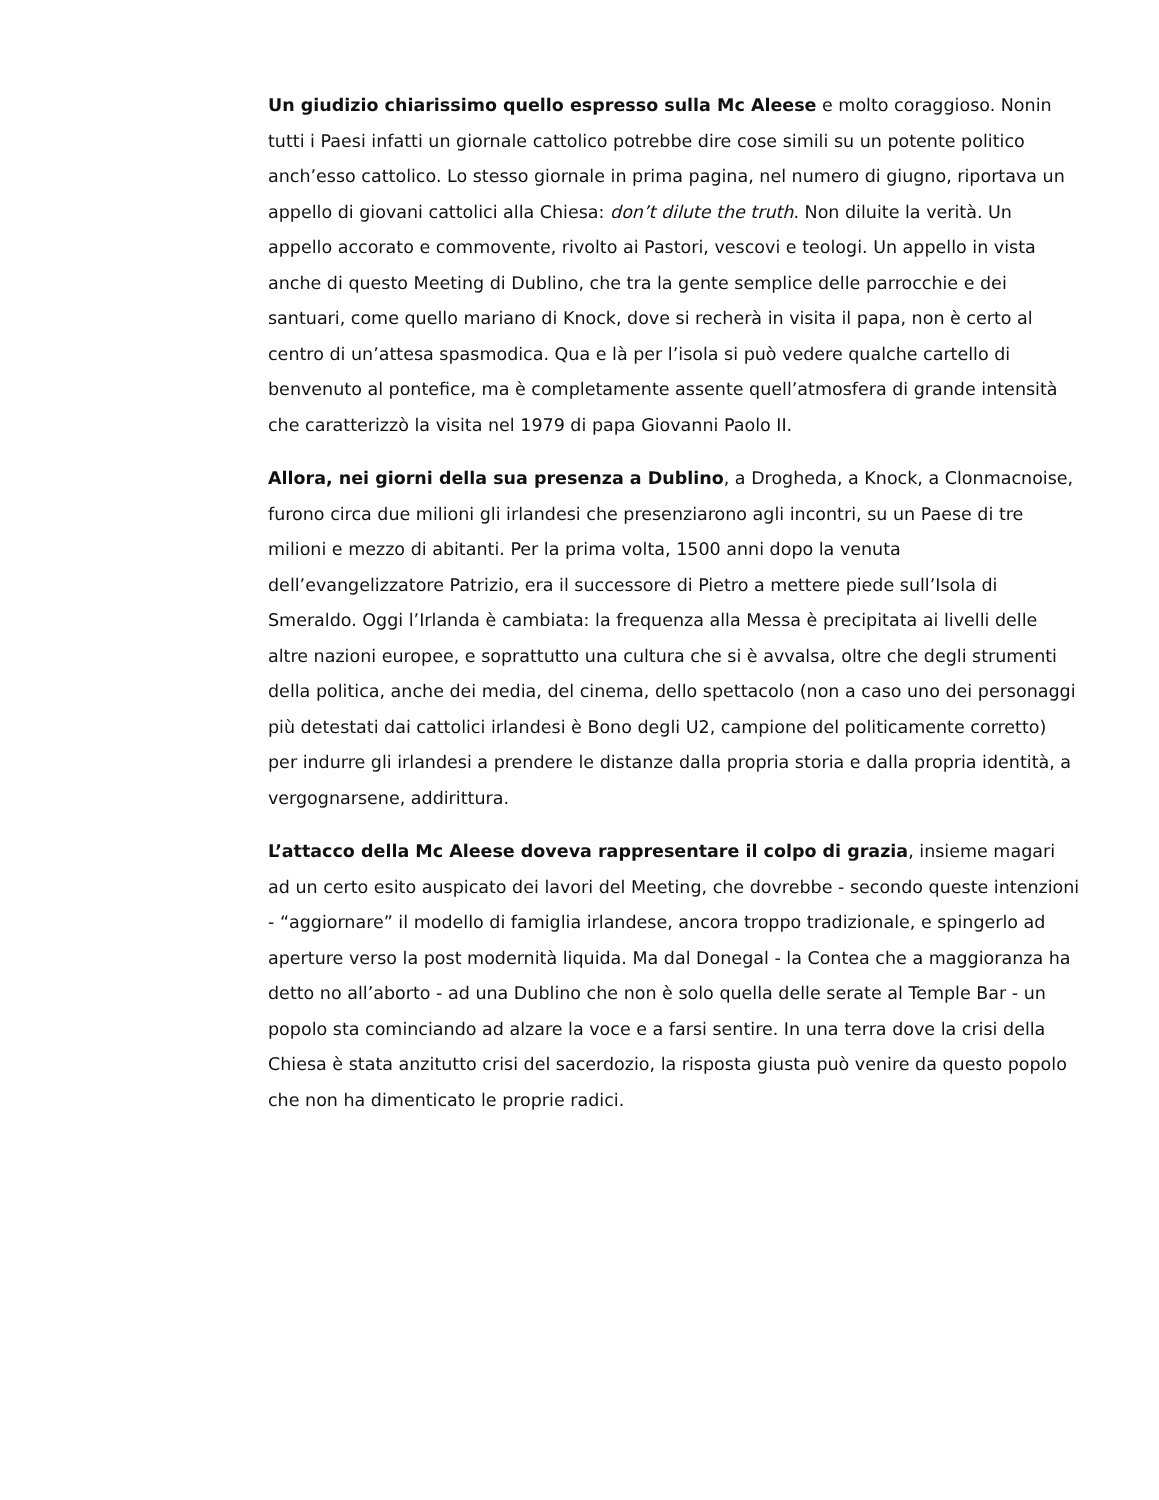Un giudizio chiarissimo quello espresso sulla Mc Aleese e molto coraggioso. Nonin tutti i Paesi infatti un giornale cattolico potrebbe dire cose simili su un potente politico anch’esso cattolico. Lo stesso giornale in prima pagina, nel numero di giugno, riportava un appello di giovani cattolici alla Chiesa: don’t dilute the truth. Non diluite la verità. Un appello accorato e commovente, rivolto ai Pastori, vescovi e teologi. Un appello in vista anche di questo Meeting di Dublino, che tra la gente semplice delle parrocchie e dei santuari, come quello mariano di Knock, dove si recherà in visita il papa, non è certo al centro di un’attesa spasmodica. Qua e là per l’isola si può vedere qualche cartello di benvenuto al pontefice, ma è completamente assente quell’atmosfera di grande intensità che caratterizzò la visita nel 1979 di papa Giovanni Paolo II.
Allora, nei giorni della sua presenza a Dublino, a Drogheda, a Knock, a Clonmacnoise, furono circa due milioni gli irlandesi che presenziarono agli incontri, su un Paese di tre milioni e mezzo di abitanti. Per la prima volta, 1500 anni dopo la venuta dell’evangelizzatore Patrizio, era il successore di Pietro a mettere piede sull’Isola di Smeraldo. Oggi l’Irlanda è cambiata: la frequenza alla Messa è precipitata ai livelli delle altre nazioni europee, e soprattutto una cultura che si è avvalsa, oltre che degli strumenti della politica, anche dei media, del cinema, dello spettacolo (non a caso uno dei personaggi più detestati dai cattolici irlandesi è Bono degli U2, campione del politicamente corretto) per indurre gli irlandesi a prendere le distanze dalla propria storia e dalla propria identità, a vergognarsene, addirittura.
L’attacco della Mc Aleese doveva rappresentare il colpo di grazia, insieme magari ad un certo esito auspicato dei lavori del Meeting, che dovrebbe - secondo queste intenzioni - “aggiornare” il modello di famiglia irlandese, ancora troppo tradizionale, e spingerlo ad aperture verso la post modernità liquida. Ma dal Donegal - la Contea che a maggioranza ha detto no all’aborto - ad una Dublino che non è solo quella delle serate al Temple Bar - un popolo sta cominciando ad alzare la voce e a farsi sentire. In una terra dove la crisi della Chiesa è stata anzitutto crisi del sacerdozio, la risposta giusta può venire da questo popolo che non ha dimenticato le proprie radici.